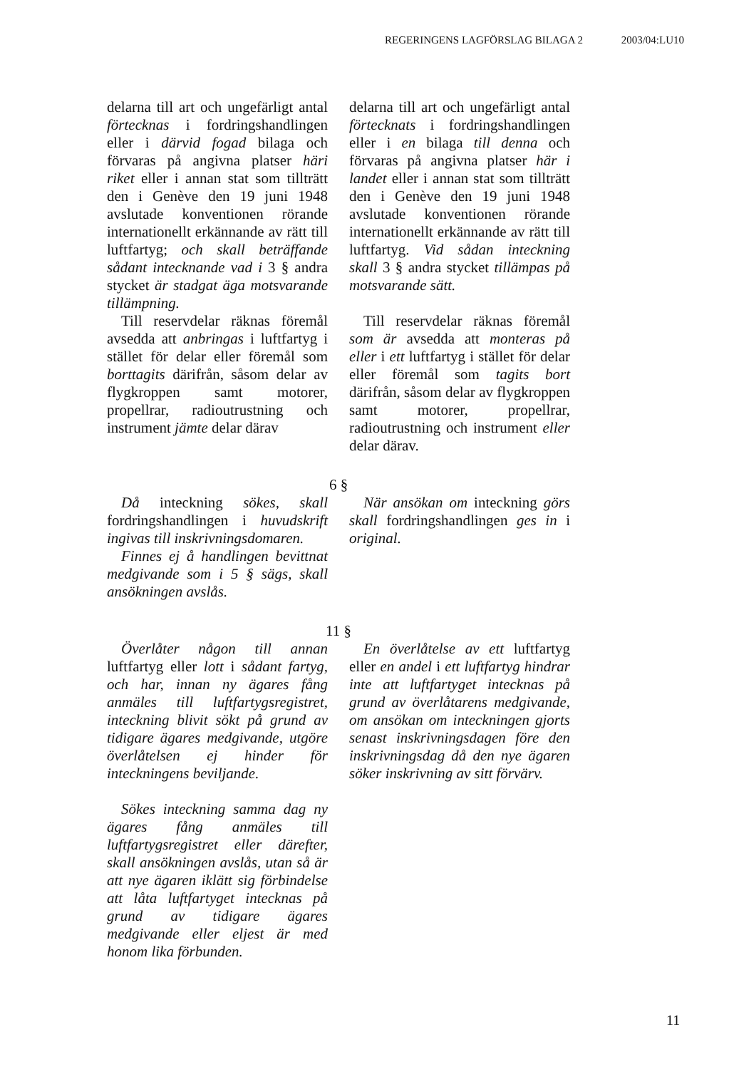REGERINGENS LAGFÖRSLAG BILAGA 2 2003/04:LU10
delarna till art och ungefärligt antal förtecknas i fordringshandlingen eller i därvid fogad bilaga och förvaras på angivna platser häri riket eller i annan stat som tillträtt den i Genève den 19 juni 1948 avslutade konventionen rörande internationellt erkännande av rätt till luftfartyg; och skall beträffande sådant intecknande vad i 3 § andra stycket är stadgat äga motsvarande tillämpning.
Till reservdelar räknas föremål avsedda att anbringas i luftfartyg i stället för delar eller föremål som borttagits därifrån, såsom delar av flygkroppen samt motorer, propellrar, radioutrustning och instrument jämte delar därav
delarna till art och ungefärligt antal förtecknats i fordringshandlingen eller i en bilaga till denna och förvaras på angivna platser här i landet eller i annan stat som tillträtt den i Genève den 19 juni 1948 avslutade konventionen rörande internationellt erkännande av rätt till luftfartyg. Vid sådan inteckning skall 3 § andra stycket tillämpas på motsvarande sätt.
Till reservdelar räknas föremål som är avsedda att monteras på eller i ett luftfartyg i stället för delar eller föremål som tagits bort därifrån, såsom delar av flygkroppen samt motorer, propellrar, radioutrustning och instrument eller delar därav.
6 §
Då inteckning sökes, skall fordringshandlingen i huvudskrift ingivas till inskrivningsdomaren.
Finnes ej å handlingen bevittnat medgivande som i 5 § sägs, skall ansökningen avslås.
När ansökan om inteckning görs skall fordringshandlingen ges in i original.
11 §
Överlåter någon till annan luftfartyg eller lott i sådant fartyg, och har, innan ny ägares fång anmäles till luftfartygsregistret, inteckning blivit sökt på grund av tidigare ägares medgivande, utgöre överlåtelsen ej hinder för inteckningens beviljande.
Sökes inteckning samma dag ny ägares fång anmäles till luftfartygsregistret eller därefter, skall ansökningen avslås, utan så är att nye ägaren iklätt sig förbindelse att låta luftfartyget intecknas på grund av tidigare ägares medgivande eller eljest är med honom lika förbunden.
En överlåtelse av ett luftfartyg eller en andel i ett luftfartyg hindrar inte att luftfartyget intecknas på grund av överlåtarens medgivande, om ansökan om inteckningen gjorts senast inskrivningsdagen före den inskrivningsdag då den nye ägaren söker inskrivning av sitt förvärv.
11